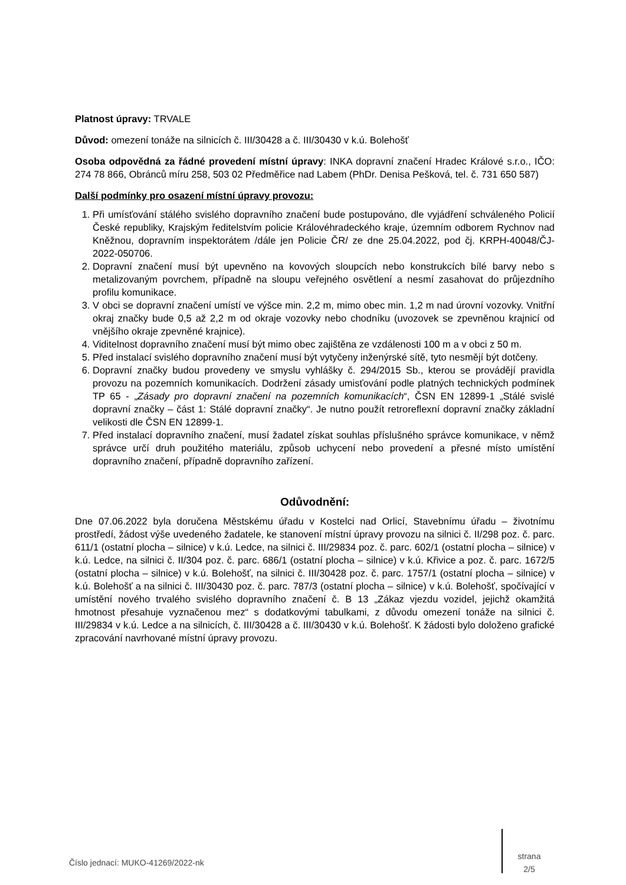Platnost úpravy: TRVALE
Důvod: omezení tonáže na silnicích č. III/30428 a č. III/30430 v k.ú. Bolehošť
Osoba odpovědná za řádné provedení místní úpravy: INKA dopravní značení Hradec Králové s.r.o., IČO: 274 78 866, Obránců míru 258, 503 02 Předměřice nad Labem (PhDr. Denisa Pešková, tel. č. 731 650 587)
Další podmínky pro osazení místní úpravy provozu:
1. Při umísťování stálého svislého dopravního značení bude postupováno, dle vyjádření schváleného Policií České republiky, Krajským ředitelstvím policie Královéhradeckého kraje, územním odborem Rychnov nad Kněžnou, dopravním inspektorátem /dále jen Policie ČR/ ze dne 25.04.2022, pod čj. KRPH-40048/ČJ-2022-050706.
2. Dopravní značení musí být upevněno na kovových sloupcích nebo konstrukcích bílé barvy nebo s metalizovaným povrchem, případně na sloupu veřejného osvětlení a nesmí zasahovat do průjezdního profilu komunikace.
3. V obci se dopravní značení umístí ve výšce min. 2,2 m, mimo obec min. 1,2 m nad úrovní vozovky. Vnitřní okraj značky bude 0,5 až 2,2 m od okraje vozovky nebo chodníku (uvozovek se zpevněnou krajnicí od vnějšího okraje zpevněné krajnice).
4. Viditelnost dopravního značení musí být mimo obec zajištěna ze vzdálenosti 100 m a v obci z 50 m.
5. Před instalací svislého dopravního značení musí být vytyčeny inženýrské sítě, tyto nesmějí být dotčeny.
6. Dopravní značky budou provedeny ve smyslu vyhlášky č. 294/2015 Sb., kterou se provádějí pravidla provozu na pozemních komunikacích. Dodržení zásady umisťování podle platných technických podmínek TP 65 - „Zásady pro dopravní značení na pozemních komunikacích“, ČSN EN 12899-1 „Stálé svislé dopravní značky – část 1: Stálé dopravní značky“. Je nutno použít retroreflexní dopravní značky základní velikosti dle ČSN EN 12899-1.
7. Před instalací dopravního značení, musí žadatel získat souhlas příslušného správce komunikace, v němž správce určí druh použitého materiálu, způsob uchycení nebo provedení a přesné místo umístění dopravního značení, případně dopravního zařízení.
Odůvodnění:
Dne 07.06.2022 byla doručena Městskému úřadu v Kostelci nad Orlicí, Stavebnímu úřadu – životnímu prostředí, žádost výše uvedeného žadatele, ke stanovení místní úpravy provozu na silnici č. II/298 poz. č. parc. 611/1 (ostatní plocha – silnice) v k.ú. Ledce, na silnici č. III/29834 poz. č. parc. 602/1 (ostatní plocha – silnice) v k.ú. Ledce, na silnici č. II/304 poz. č. parc. 686/1 (ostatní plocha – silnice) v k.ú. Křivice a poz. č. parc. 1672/5 (ostatní plocha – silnice) v k.ú. Bolehošť, na silnici č. III/30428 poz. č. parc. 1757/1 (ostatní plocha – silnice) v k.ú. Bolehošť a na silnici č. III/30430 poz. č. parc. 787/3 (ostatní plocha – silnice) v k.ú. Bolehošť, spočívající v umístění nového trvalého svislého dopravního značení č. B 13 „Zákaz vjezdu vozidel, jejichž okamžitá hmotnost přesahuje vyznačenou mez“ s dodatkovými tabulkami, z důvodu omezení tonáže na silnici č. III/29834 v k.ú. Ledce a na silnicích, č. III/30428 a č. III/30430 v k.ú. Bolehošť. K žádosti bylo doloženo grafické zpracování navrhované místní úpravy provozu.
Číslo jednací: MUKO-41269/2022-nk strana
2/5